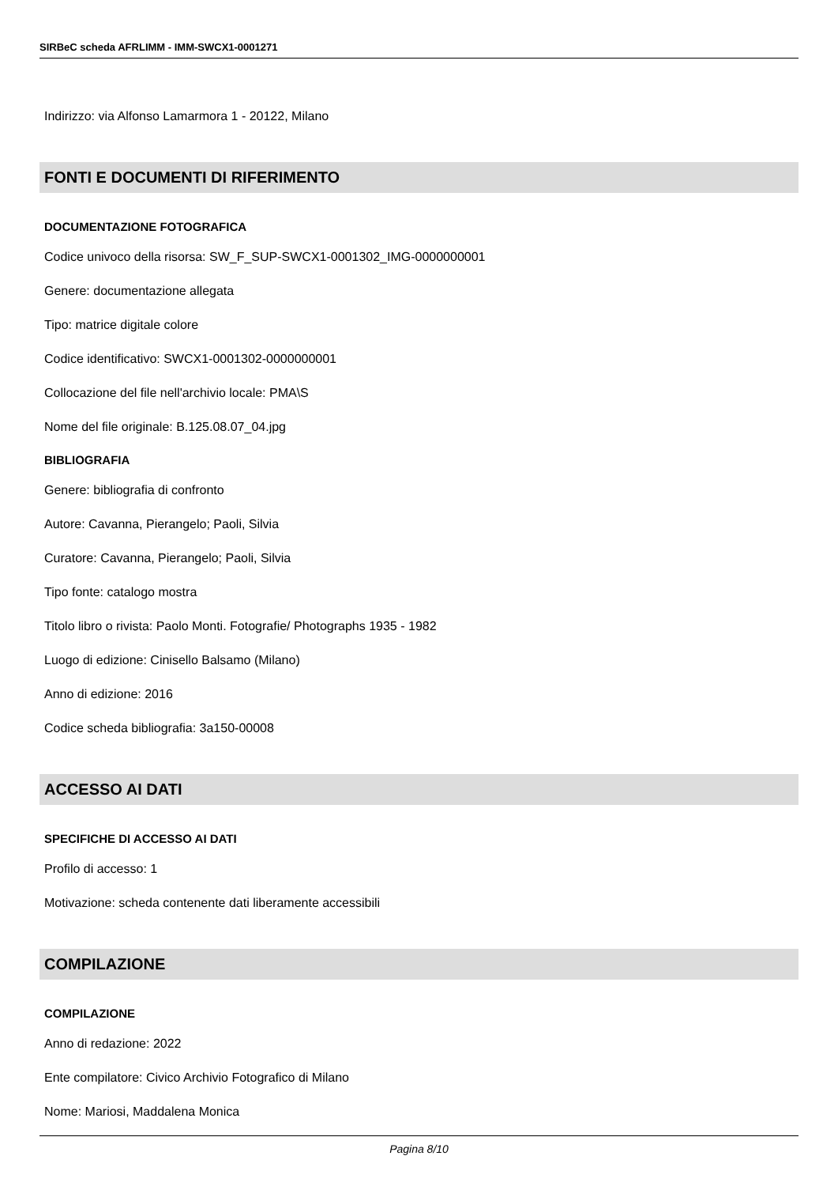SIRBeC scheda AFRLIMM - IMM-SWCX1-0001271
Indirizzo: via Alfonso Lamarmora 1 - 20122, Milano
FONTI E DOCUMENTI DI RIFERIMENTO
DOCUMENTAZIONE FOTOGRAFICA
Codice univoco della risorsa: SW_F_SUP-SWCX1-0001302_IMG-0000000001
Genere: documentazione allegata
Tipo: matrice digitale colore
Codice identificativo: SWCX1-0001302-0000000001
Collocazione del file nell'archivio locale: PMA\S
Nome del file originale: B.125.08.07_04.jpg
BIBLIOGRAFIA
Genere: bibliografia di confronto
Autore: Cavanna, Pierangelo; Paoli, Silvia
Curatore: Cavanna, Pierangelo; Paoli, Silvia
Tipo fonte: catalogo mostra
Titolo libro o rivista: Paolo Monti. Fotografie/ Photographs 1935 - 1982
Luogo di edizione: Cinisello Balsamo (Milano)
Anno di edizione: 2016
Codice scheda bibliografia: 3a150-00008
ACCESSO AI DATI
SPECIFICHE DI ACCESSO AI DATI
Profilo di accesso: 1
Motivazione: scheda contenente dati liberamente accessibili
COMPILAZIONE
COMPILAZIONE
Anno di redazione: 2022
Ente compilatore: Civico Archivio Fotografico di Milano
Nome: Mariosi, Maddalena Monica
Pagina 8/10